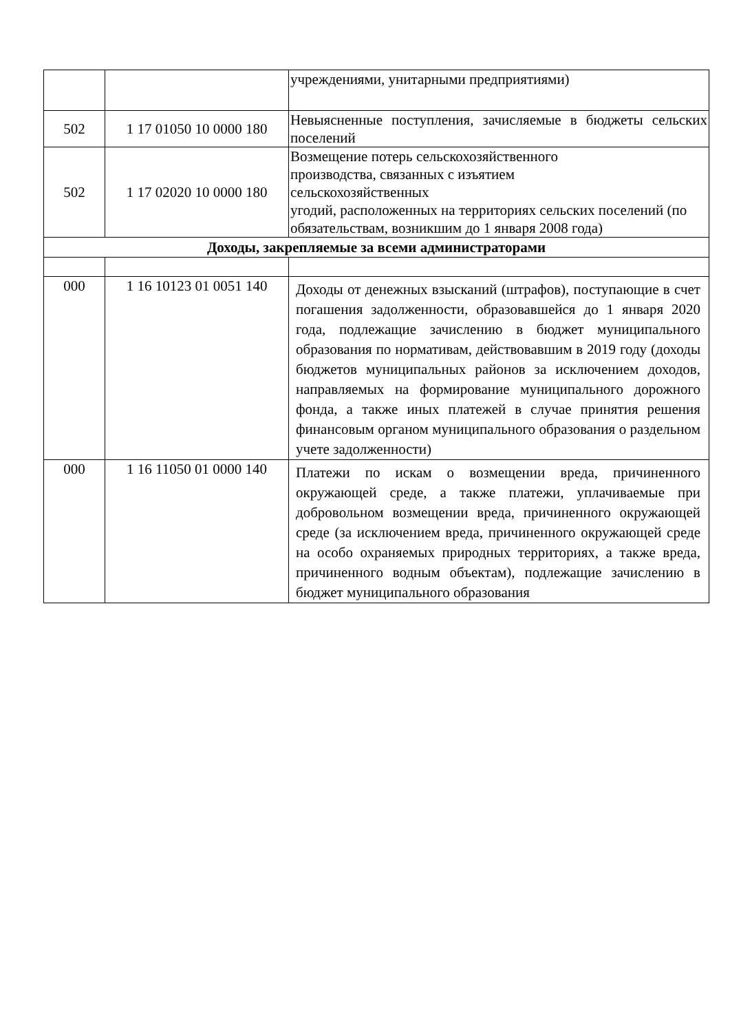| | | учреждениями, унитарными предприятиями) |
| 502 | 1 17 01050 10 0000 180 | Невыясненные поступления, зачисляемые в бюджеты сельских поселений |
| 502 | 1 17 02020 10 0000 180 | Возмещение потерь сельскохозяйственного производства, связанных с изъятием сельскохозяйственных угодий, расположенных на территориях сельских поселений (по обязательствам, возникшим до 1 января 2008 года) |
| Доходы, закрепляемые за всеми администраторами | | |
| 000 | 1 16 10123 01 0051 140 | Доходы от денежных взысканий (штрафов), поступающие в счет погашения задолженности, образовавшейся до 1 января 2020 года, подлежащие зачислению в бюджет муниципального образования по нормативам, действовавшим в 2019 году (доходы бюджетов муниципальных районов за исключением доходов, направляемых на формирование муниципального дорожного фонда, а также иных платежей в случае принятия решения финансовым органом муниципального образования о раздельном учете задолженности) |
| 000 | 1 16 11050 01 0000 140 | Платежи по искам о возмещении вреда, причиненного окружающей среде, а также платежи, уплачиваемые при добровольном возмещении вреда, причиненного окружающей среде (за исключением вреда, причиненного окружающей среде на особо охраняемых природных территориях, а также вреда, причиненного водным объектам), подлежащие зачислению в бюджет муниципального образования |